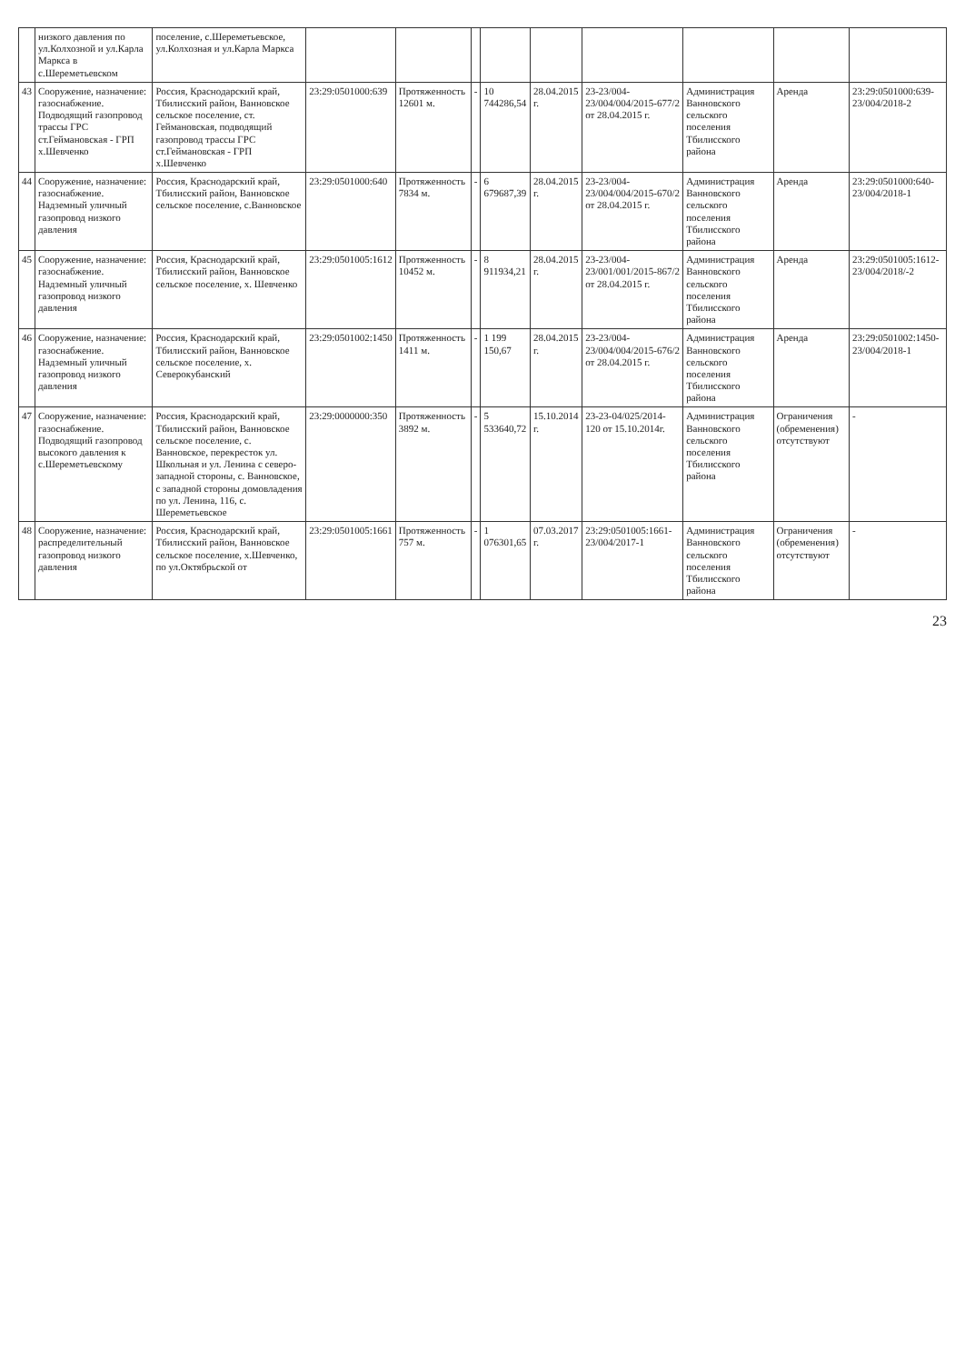| | низкого давления по ул.Колхозной и ул.Карла Маркса в с.Шереметьевском | поселение, с.Шереметьевское, ул.Колхозная и ул.Карла Маркса | | | | | | | | | |
| 43 | Сооружение, назначение: газоснабжение. Подводящий газопровод трассы ГРС ст.Геймановская - ГРП х.Шевченко | Россия, Краснодарский край, Тбилисский район, Ванновское сельское поселение, ст. Геймановская, подводящий газопровод трассы ГРС ст.Геймановская - ГРП х.Шевченко | 23:29:0501000:639 | Протяженность 12601 м. | - | 10 744286,54 | 28.04.2015 г. | 23-23/004-23/004/004/2015-677/2 от 28.04.2015 г. | Администрация Ванновского сельского поселения Тбилисского района | Аренда | 23:29:0501000:639-23/004/2018-2 |
| 44 | Сооружение, назначение: газоснабжение. Надземный уличный газопровод низкого давления | Россия, Краснодарский край, Тбилисский район, Ванновское сельское поселение, с.Ванновское | 23:29:0501000:640 | Протяженность 7834 м. | - | 6 679687,39 | 28.04.2015 г. | 23-23/004-23/004/004/2015-670/2 от 28.04.2015 г. | Администрация Ванновского сельского поселения Тбилисского района | Аренда | 23:29:0501000:640-23/004/2018-1 |
| 45 | Сооружение, назначение: газоснабжение. Надземный уличный газопровод низкого давления | Россия, Краснодарский край, Тбилисский район, Ванновское сельское поселение, х. Шевченко | 23:29:0501005:1612 | Протяженность 10452 м. | - | 8 911934,21 | 28.04.2015 г. | 23-23/004-23/001/001/2015-867/2 от 28.04.2015 г. | Администрация Ванновского сельского поселения Тбилисского района | Аренда | 23:29:0501005:1612-23/004/2018/-2 |
| 46 | Сооружение, назначение: газоснабжение. Надземный уличный газопровод низкого давления | Россия, Краснодарский край, Тбилисский район, Ванновское сельское поселение, х. Северокубанский | 23:29:0501002:1450 | Протяженность 1411 м. | - | 1 199 150,67 | 28.04.2015 г. | 23-23/004-23/004/004/2015-676/2 от 28.04.2015 г. | Администрация Ванновского сельского поселения Тбилисского района | Аренда | 23:29:0501002:1450-23/004/2018-1 |
| 47 | Сооружение, назначение: газоснабжение. Подводящий газопровод высокого давления к с.Шереметьевскому | Россия, Краснодарский край, Тбилисский район, Ванновское сельское поселение, с. Ванновское, перекресток ул. Школьная и ул. Ленина с северо-западной стороны, с. Ванновское, с западной стороны домовладения по ул. Ленина, 116, с. Шереметьевское | 23:29:0000000:350 | Протяженность 3892 м. | - | 5 533640,72 | 15.10.2014 г. | 23-23-04/025/2014-120 от 15.10.2014г. | Администрация Ванновского сельского поселения Тбилисского района | Ограничения (обременения) отсутствуют | - |
| 48 | Сооружение, назначение: распределительный газопровод низкого давления | Россия, Краснодарский край, Тбилисский район, Ванновское сельское поселение, х.Шевченко, по ул.Октябрьской от | 23:29:0501005:1661 | Протяженность 757 м. | - | 1 076301,65 | 07.03.2017 г. | 23:29:0501005:1661-23/004/2017-1 | Администрация Ванновского сельского поселения Тбилисского района | Ограничения (обременения) отсутствуют | - |
23